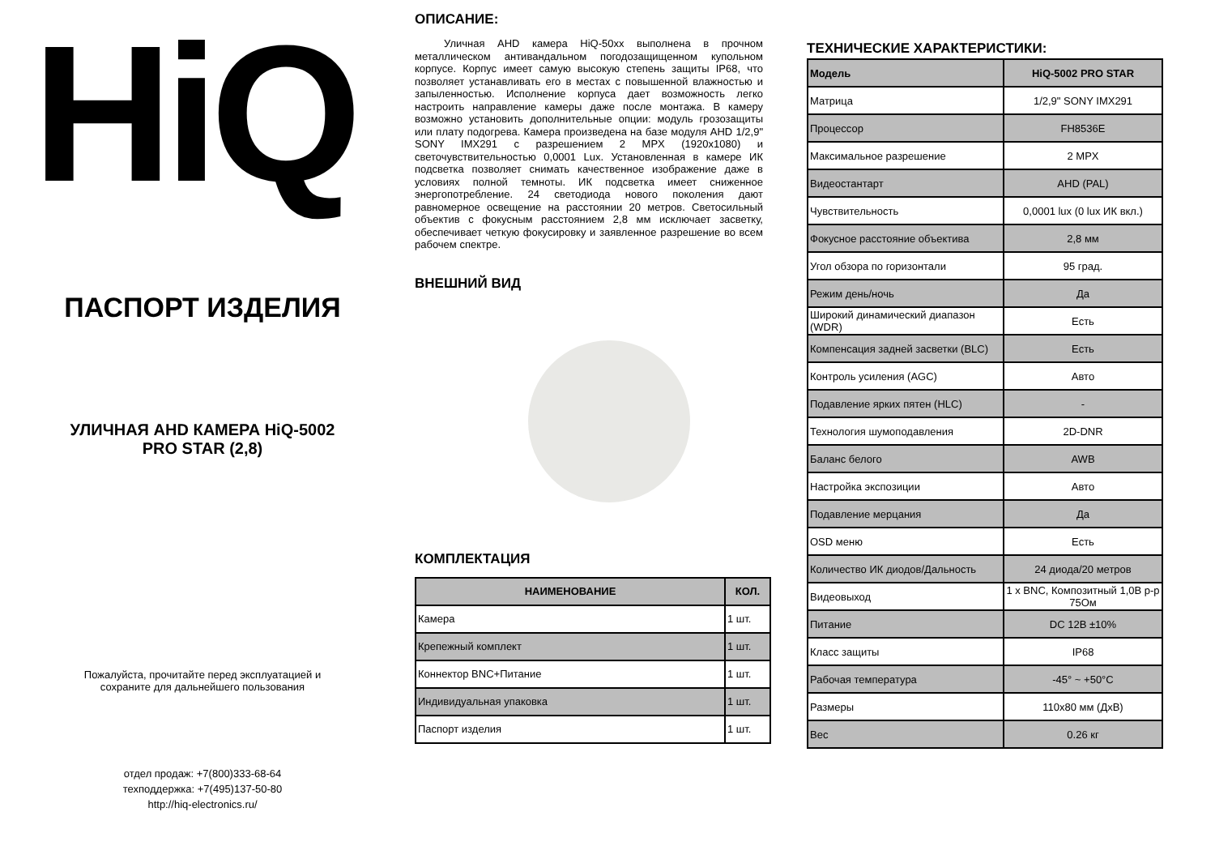HiQ
ПАСПОРТ ИЗДЕЛИЯ
УЛИЧНАЯ AHD КАМЕРА HiQ-5002
PRO STAR (2,8)
Пожалуйста, прочитайте перед эксплуатацией и
сохраните для дальнейшего пользования
отдел продаж: +7(800)333-68-64
техподдержка: +7(495)137-50-80
http://hiq-electronics.ru/
ОПИСАНИЕ:
Уличная AHD камера HiQ-50xx выполнена в прочном металлическом антивандальном погодозащищенном купольном корпусе. Корпус имеет самую высокую степень защиты IP68, что позволяет устанавливать его в местах с повышенной влажностью и запыленностью. Исполнение корпуса дает возможность легко настроить направление камеры даже после монтажа. В камеру возможно установить дополнительные опции: модуль грозозащиты или плату подогрева. Камера произведена на базе модуля AHD 1/2,9" SONY IMX291 с разрешением 2 MPX (1920x1080) и светочувствительностью 0,0001 Lux. Установленная в камере ИК подсветка позволяет снимать качественное изображение даже в условиях полной темноты. ИК подсветка имеет сниженное энергопотребление. 24 светодиода нового поколения дают равномерное освещение на расстоянии 20 метров. Светосильный объектив с фокусным расстоянием 2,8 мм исключает засветку, обеспечивает четкую фокусировку и заявленное разрешение во всем рабочем спектре.
ВНЕШНИЙ ВИД
КОМПЛЕКТАЦИЯ
| НАИМЕНОВАНИЕ | КОЛ. |
| --- | --- |
| Камера | 1 шт. |
| Крепежный комплект | 1 шт. |
| Коннектор BNC+Питание | 1 шт. |
| Индивидуальная упаковка | 1 шт. |
| Паспорт изделия | 1 шт. |
ТЕХНИЧЕСКИЕ ХАРАКТЕРИСТИКИ:
| Модель | HiQ-5002 PRO STAR |
| --- | --- |
| Матрица | 1/2,9" SONY IMX291 |
| Процессор | FH8536E |
| Максимальное разрешение | 2 MPX |
| Видеостантарт | AHD (PAL) |
| Чувствительность | 0,0001 lux (0 lux ИК вкл.) |
| Фокусное расстояние объектива | 2,8 мм |
| Угол обзора по горизонтали | 95 град. |
| Режим день/ночь | Да |
| Широкий динамический диапазон (WDR) | Есть |
| Компенсация задней засветки (BLC) | Есть |
| Контроль усиления (AGC) | Авто |
| Подавление ярких пятен (HLC) | - |
| Технология шумоподавления | 2D-DNR |
| Баланс белого | AWB |
| Настройка экспозиции | Авто |
| Подавление мерцания | Да |
| OSD меню | Есть |
| Количество ИК диодов/Дальность | 24 диода/20 метров |
| Видеовыход | 1 x BNC, Композитный 1,0В p-p 75Ом |
| Питание | DC 12В ±10% |
| Класс защиты | IP68 |
| Рабочая температура | -45° ~ +50°С |
| Размеры | 110x80 мм (ДxВ) |
| Вес | 0.26 кг |